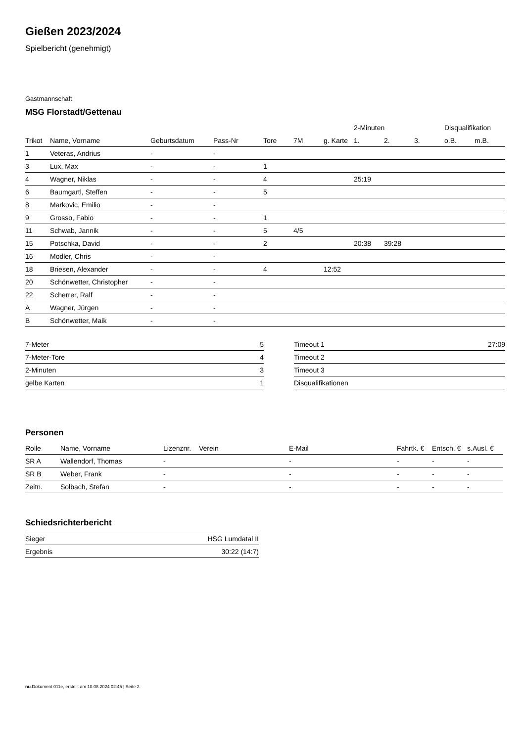Gießen 2023/2024
Spielbericht (genehmigt)
Gastmannschaft
MSG Florstadt/Gettenau
| | | | | | | | 2-Minuten | | | Disqualifikation | |
| Trikot | Name, Vorname | Geburtsdatum | Pass-Nr | Tore | 7M | g. Karte | 1. | 2. | 3. | o.B. | m.B. |
| 1 | Veteras, Andrius | - | - | | | | | | | | |
| 3 | Lux, Max | - | - | 1 | | | | | | | |
| 4 | Wagner, Niklas | - | - | 4 | | | 25:19 | | | | |
| 6 | Baumgartl, Steffen | - | - | 5 | | | | | | | |
| 8 | Markovic, Emilio | - | - | | | | | | | | |
| 9 | Grosso, Fabio | - | - | 1 | | | | | | | |
| 11 | Schwab, Jannik | - | - | 5 | 4/5 | | | | | | |
| 15 | Potschka, David | - | - | 2 | | | 20:38 | 39:28 | | | |
| 16 | Modler, Chris | - | - | | | | | | | | |
| 18 | Briesen, Alexander | - | - | 4 | | 12:52 | | | | | |
| 20 | Schönwetter, Christopher | - | - | | | | | | | | |
| 22 | Scherrer, Ralf | - | - | | | | | | | | |
| A | Wagner, Jürgen | - | - | | | | | | | | |
| B | Schönwetter, Maik | - | - | | | | | | | | |
| 7-Meter | 5 |
| 7-Meter-Tore | 4 |
| 2-Minuten | 3 |
| gelbe Karten | 1 |
| Timeout 1 | 27:09 |
| Timeout 2 | |
| Timeout 3 | |
| Disqualifikationen | |
Personen
| Rolle | Name, Vorname | Lizenznr. | Verein | E-Mail | Fahrtk. € | Entsch. € | s.Ausl. € |
| --- | --- | --- | --- | --- | --- | --- | --- |
| SR A | Wallendorf, Thomas | - | | - | - | - | - |
| SR B | Weber, Frank | - | | - | - | - | - |
| Zeitn. | Solbach, Stefan | - | | - | - | - | - |
Schiedsrichterbericht
| Sieger | HSG Lumdatal II |
| Ergebnis | 30:22 (14:7) |
nu.Dokument 011e, erstellt am 10.08.2024 02:45 | Seite 2